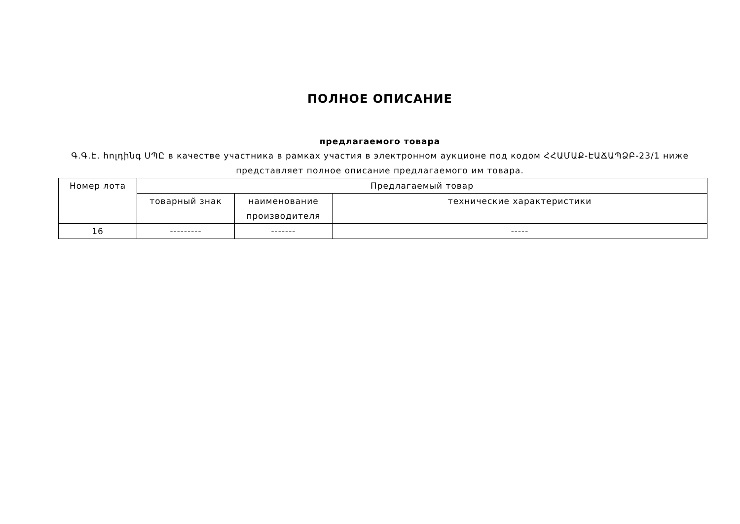ПОЛНОЕ ОПИСАНИЕ
предлагаемого товара
Գ.Գ.Է. հոլդինգ ՍՊԸ в качестве участника в рамках участия в электронном аукционе под кодом ՀՀԱՄԱՔ-ԷԱՃԱՊՁԲ-23/1 ниже представляет полное описание предлагаемого им товара.
| Номер лота | Предлагаемый товар | | |
| --- | --- | --- | --- |
| | товарный знак | наименование производителя | технические характеристики |
| 16 | --------- | ------- | ----- |